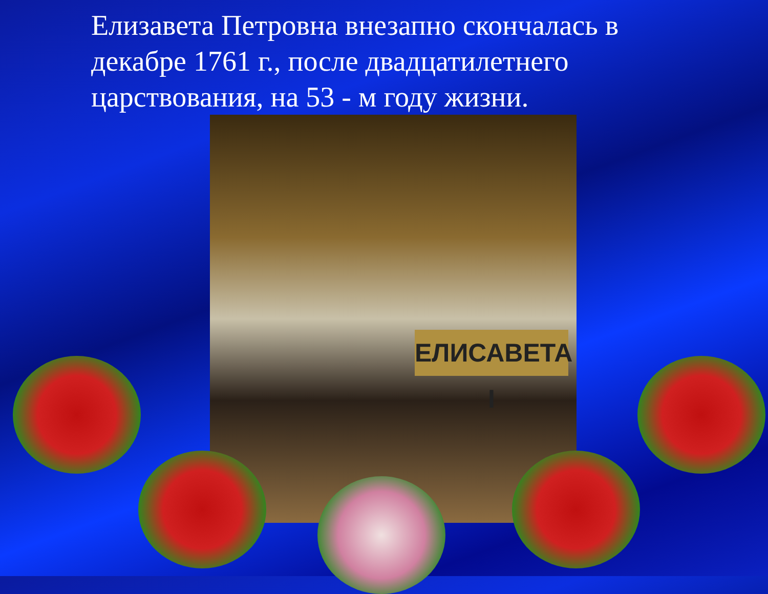Елизавета Петровна внезапно скончалась в декабре 1761 г., после двадцатилетнего царствования, на 53 - м году жизни.
ЕЛИСАВЕТА I